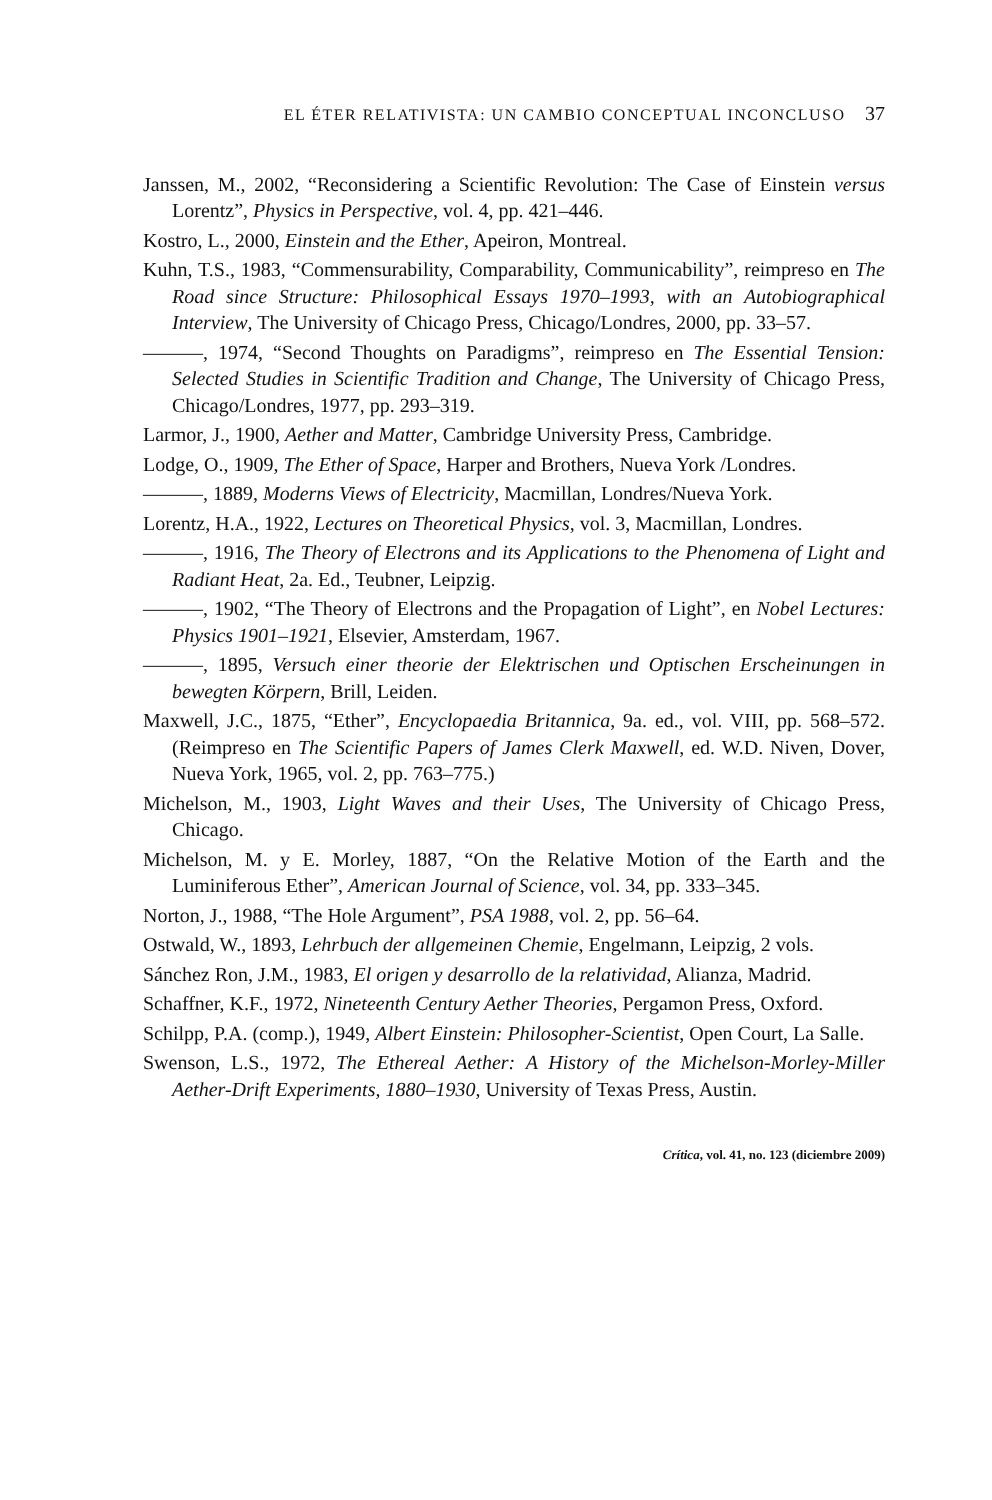EL ÉTER RELATIVISTA: UN CAMBIO CONCEPTUAL INCONCLUSO 37
Janssen, M., 2002, “Reconsidering a Scientific Revolution: The Case of Einstein versus Lorentz”, Physics in Perspective, vol. 4, pp. 421–446.
Kostro, L., 2000, Einstein and the Ether, Apeiron, Montreal.
Kuhn, T.S., 1983, “Commensurability, Comparability, Communicability”, reimpreso en The Road since Structure: Philosophical Essays 1970–1993, with an Autobiographical Interview, The University of Chicago Press, Chicago/Londres, 2000, pp. 33–57.
———, 1974, “Second Thoughts on Paradigms”, reimpreso en The Essential Tension: Selected Studies in Scientific Tradition and Change, The University of Chicago Press, Chicago/Londres, 1977, pp. 293–319.
Larmor, J., 1900, Aether and Matter, Cambridge University Press, Cambridge.
Lodge, O., 1909, The Ether of Space, Harper and Brothers, Nueva York /Londres.
———, 1889, Moderns Views of Electricity, Macmillan, Londres/Nueva York.
Lorentz, H.A., 1922, Lectures on Theoretical Physics, vol. 3, Macmillan, Londres.
———, 1916, The Theory of Electrons and its Applications to the Phenomena of Light and Radiant Heat, 2a. Ed., Teubner, Leipzig.
———, 1902, “The Theory of Electrons and the Propagation of Light”, en Nobel Lectures: Physics 1901–1921, Elsevier, Amsterdam, 1967.
———, 1895, Versuch einer theorie der Elektrischen und Optischen Erscheinungen in bewegten Körpern, Brill, Leiden.
Maxwell, J.C., 1875, “Ether”, Encyclopaedia Britannica, 9a. ed., vol. VIII, pp. 568–572. (Reimpreso en The Scientific Papers of James Clerk Maxwell, ed. W.D. Niven, Dover, Nueva York, 1965, vol. 2, pp. 763–775.)
Michelson, M., 1903, Light Waves and their Uses, The University of Chicago Press, Chicago.
Michelson, M. y E. Morley, 1887, “On the Relative Motion of the Earth and the Luminiferous Ether”, American Journal of Science, vol. 34, pp. 333–345.
Norton, J., 1988, “The Hole Argument”, PSA 1988, vol. 2, pp. 56–64.
Ostwald, W., 1893, Lehrbuch der allgemeinen Chemie, Engelmann, Leipzig, 2 vols.
Sánchez Ron, J.M., 1983, El origen y desarrollo de la relatividad, Alianza, Madrid.
Schaffner, K.F., 1972, Nineteenth Century Aether Theories, Pergamon Press, Oxford.
Schilpp, P.A. (comp.), 1949, Albert Einstein: Philosopher-Scientist, Open Court, La Salle.
Swenson, L.S., 1972, The Ethereal Aether: A History of the Michelson-Morley-Miller Aether-Drift Experiments, 1880–1930, University of Texas Press, Austin.
Crítica, vol. 41, no. 123 (diciembre 2009)